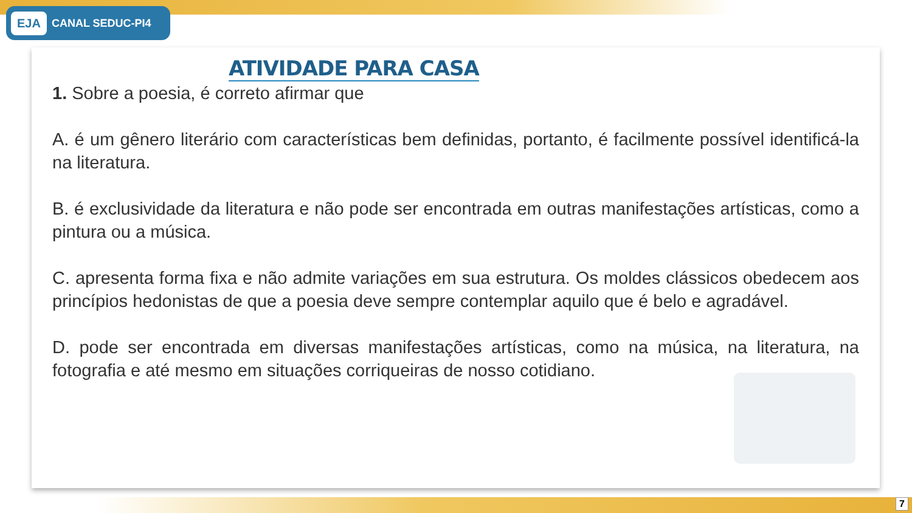EJA CANAL SEDUC-PI4
ATIVIDADE PARA CASA
1. Sobre a poesia, é correto afirmar que
A. é um gênero literário com características bem definidas, portanto, é facilmente possível identificá-la na literatura.
B. é exclusividade da literatura e não pode ser encontrada em outras manifestações artísticas, como a pintura ou a música.
C. apresenta forma fixa e não admite variações em sua estrutura. Os moldes clássicos obedecem aos princípios hedonistas de que a poesia deve sempre contemplar aquilo que é belo e agradável.
D. pode ser encontrada em diversas manifestações artísticas, como na música, na literatura, na fotografia e até mesmo em situações corriqueiras de nosso cotidiano.
7